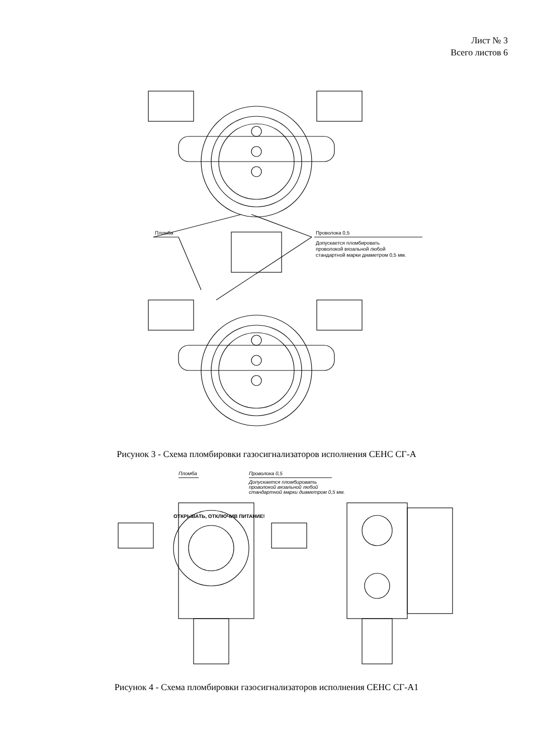Лист № 3
Всего листов 6
Пломба
Проволока 0,5
Допускается пломбировать
проволокой вязальной любой
стандартной марки диаметром 0,5 мм.
Рисунок 3 - Схема пломбировки газосигнализаторов исполнения СЕНС СГ-А
Пломба
Проволока 0,5
Допускается пломбировать
проволокой вязальной любой
стандартной марки диаметром 0,5 мм.
ОТКРЫВАТЬ, ОТКЛЮЧИВ ПИТАНИЕ!
Рисунок 4 - Схема пломбировки газосигнализаторов исполнения СЕНС СГ-А1